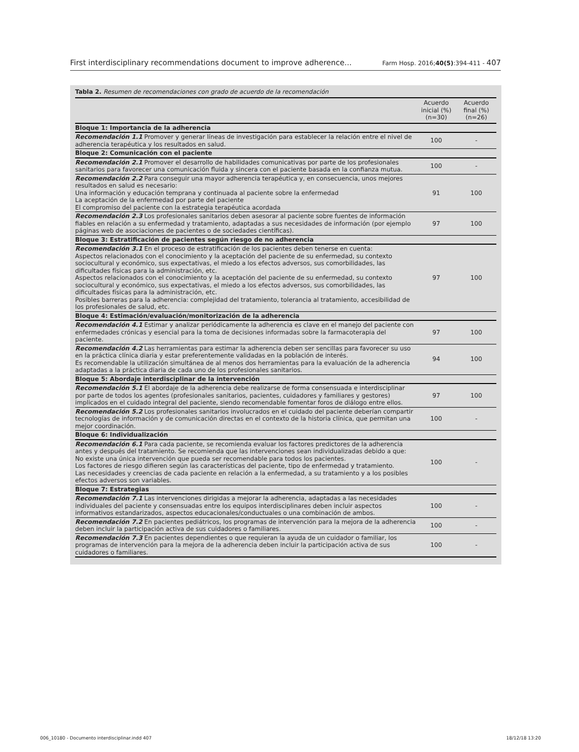First interdisciplinary recommendations document to improve adherence... Farm Hosp. 2016;40(5):394-411 - 407
Tabla 2. Resumen de recomendaciones con grado de acuerdo de la recomendación
| | Acuerdo inicial (%) (n=30) | Acuerdo final (%) (n=26) |
| --- | --- | --- |
| Bloque 1: Importancia de la adherencia | | |
| Recomendación 1.1 Promover y generar líneas de investigación para establecer la relación entre el nivel de adherencia terapéutica y los resultados en salud. | 100 | - |
| Bloque 2: Comunicación con el paciente | | |
| Recomendación 2.1 Promover el desarrollo de habilidades comunicativas por parte de los profesionales sanitarios para favorecer una comunicación fluida y sincera con el paciente basada en la confianza mutua. | 100 | - |
| Recomendación 2.2 Para conseguir una mayor adherencia terapéutica y, en consecuencia, unos mejores resultados en salud es necesario: Una información y educación temprana y continuada al paciente sobre la enfermedad La aceptación de la enfermedad por parte del paciente El compromiso del paciente con la estrategia terapéutica acordada | 91 | 100 |
| Recomendación 2.3 Los profesionales sanitarios deben asesorar al paciente sobre fuentes de información fiables en relación a su enfermedad y tratamiento, adaptadas a sus necesidades de información (por ejemplo páginas web de asociaciones de pacientes o de sociedades científicas). | 97 | 100 |
| Bloque 3: Estratificación de pacientes según riesgo de no adherencia | | |
| Recomendación 3.1 En el proceso de estratificación de los pacientes deben tenerse en cuenta: Aspectos relacionados con el conocimiento y la aceptación del paciente de su enfermedad, su contexto sociocultural y económico, sus expectativas, el miedo a los efectos adversos, sus comorbilidades, las dificultades físicas para la administración, etc. Aspectos relacionados con el conocimiento y la aceptación del paciente de su enfermedad, su contexto sociocultural y económico, sus expectativas, el miedo a los efectos adversos, sus comorbilidades, las dificultades físicas para la administración, etc. Posibles barreras para la adherencia: complejidad del tratamiento, tolerancia al tratamiento, accesibilidad de los profesionales de salud, etc. | 97 | 100 |
| Bloque 4: Estimación/evaluación/monitorización de la adherencia | | |
| Recomendación 4.1 Estimar y analizar periódicamente la adherencia es clave en el manejo del paciente con enfermedades crónicas y esencial para la toma de decisiones informadas sobre la farmacoterapia del paciente. | 97 | 100 |
| Recomendación 4.2 Las herramientas para estimar la adherencia deben ser sencillas para favorecer su uso en la práctica clínica diaria y estar preferentemente validadas en la población de interés. Es recomendable la utilización simultánea de al menos dos herramientas para la evaluación de la adherencia adaptadas a la práctica diaria de cada uno de los profesionales sanitarios. | 94 | 100 |
| Bloque 5: Abordaje interdisciplinar de la intervención | | |
| Recomendación 5.1 El abordaje de la adherencia debe realizarse de forma consensuada e interdisciplinar por parte de todos los agentes (profesionales sanitarios, pacientes, cuidadores y familiares y gestores) implicados en el cuidado integral del paciente, siendo recomendable fomentar foros de diálogo entre ellos. | 97 | 100 |
| Recomendación 5.2 Los profesionales sanitarios involucrados en el cuidado del paciente deberían compartir tecnologías de información y de comunicación directas en el contexto de la historia clínica, que permitan una mejor coordinación. | 100 | - |
| Bloque 6: Individualización | | |
| Recomendación 6.1 Para cada paciente, se recomienda evaluar los factores predictores de la adherencia antes y después del tratamiento. Se recomienda que las intervenciones sean individualizadas debido a que: No existe una única intervención que pueda ser recomendable para todos los pacientes. Los factores de riesgo difieren según las características del paciente, tipo de enfermedad y tratamiento. Las necesidades y creencias de cada paciente en relación a la enfermedad, a su tratamiento y a los posibles efectos adversos son variables. | 100 | - |
| Bloque 7: Estrategias | | |
| Recomendación 7.1 Las intervenciones dirigidas a mejorar la adherencia, adaptadas a las necesidades individuales del paciente y consensuadas entre los equipos interdisciplinares deben incluir aspectos informativos estandarizados, aspectos educacionales/conductuales o una combinación de ambos. | 100 | - |
| Recomendación 7.2 En pacientes pediátricos, los programas de intervención para la mejora de la adherencia deben incluir la participación activa de sus cuidadores o familiares. | 100 | - |
| Recomendación 7.3 En pacientes dependientes o que requieran la ayuda de un cuidador o familiar, los programas de intervención para la mejora de la adherencia deben incluir la participación activa de sus cuidadores o familiares. | 100 | - |
006_10180 - Documento interdisciplinar.indd 407 18/12/18 13:20